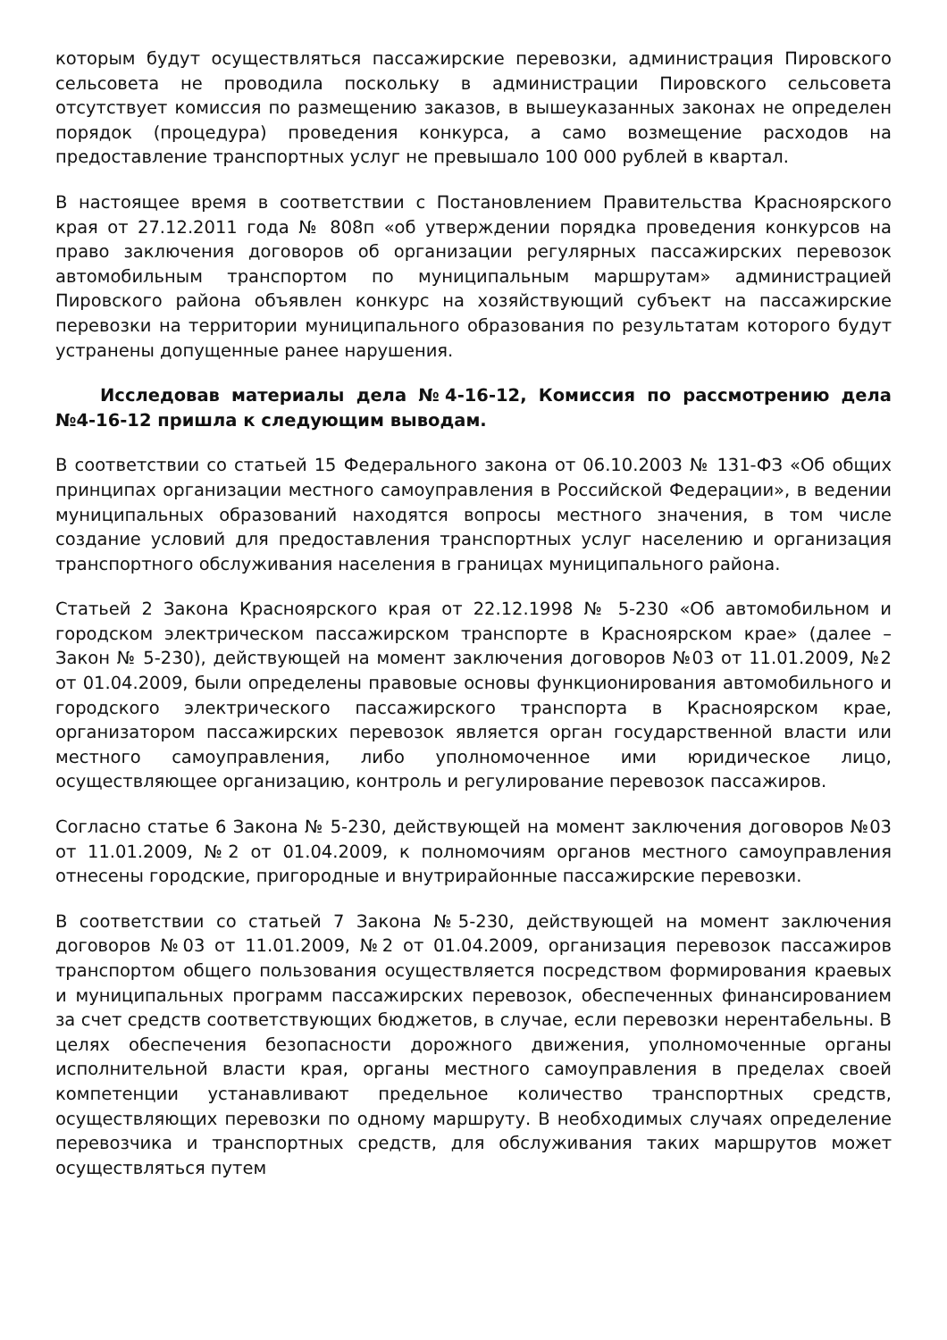которым будут осуществляться пассажирские перевозки, администрация Пировского сельсовета не проводила поскольку в администрации Пировского сельсовета отсутствует комиссия по размещению заказов, в вышеуказанных законах не определен порядок (процедура) проведения конкурса, а само возмещение расходов на предоставление транспортных услуг не превышало 100 000 рублей в квартал.
В настоящее время в соответствии с Постановлением Правительства Красноярского края от 27.12.2011 года № 808п «об утверждении порядка проведения конкурсов на право заключения договоров об организации регулярных пассажирских перевозок автомобильным транспортом по муниципальным маршрутам» администрацией Пировского района объявлен конкурс на хозяйствующий субъект на пассажирские перевозки на территории муниципального образования по результатам которого будут устранены допущенные ранее нарушения.
Исследовав материалы дела №4-16-12, Комиссия по рассмотрению дела №4-16-12 пришла к следующим выводам.
В соответствии со статьей 15 Федерального закона от 06.10.2003 № 131-ФЗ «Об общих принципах организации местного самоуправления в Российской Федерации», в ведении муниципальных образований находятся вопросы местного значения, в том числе создание условий для предоставления транспортных услуг населению и организация транспортного обслуживания населения в границах муниципального района.
Статьей 2 Закона Красноярского края от 22.12.1998 № 5-230 «Об автомобильном и городском электрическом пассажирском транспорте в Красноярском крае» (далее – Закон № 5-230), действующей на момент заключения договоров №03 от 11.01.2009, №2 от 01.04.2009, были определены правовые основы функционирования автомобильного и городского электрического пассажирского транспорта в Красноярском крае, организатором пассажирских перевозок является орган государственной власти или местного самоуправления, либо уполномоченное ими юридическое лицо, осуществляющее организацию, контроль и регулирование перевозок пассажиров.
Согласно статье 6 Закона № 5-230, действующей на момент заключения договоров №03 от 11.01.2009, №2 от 01.04.2009, к полномочиям органов местного самоуправления отнесены городские, пригородные и внутрирайонные пассажирские перевозки.
В соответствии со статьей 7 Закона №5-230, действующей на момент заключения договоров №03 от 11.01.2009, №2 от 01.04.2009, организация перевозок пассажиров транспортом общего пользования осуществляется посредством формирования краевых и муниципальных программ пассажирских перевозок, обеспеченных финансированием за счет средств соответствующих бюджетов, в случае, если перевозки нерентабельны. В целях обеспечения безопасности дорожного движения, уполномоченные органы исполнительной власти края, органы местного самоуправления в пределах своей компетенции устанавливают предельное количество транспортных средств, осуществляющих перевозки по одному маршруту. В необходимых случаях определение перевозчика и транспортных средств, для обслуживания таких маршрутов может осуществляться путем